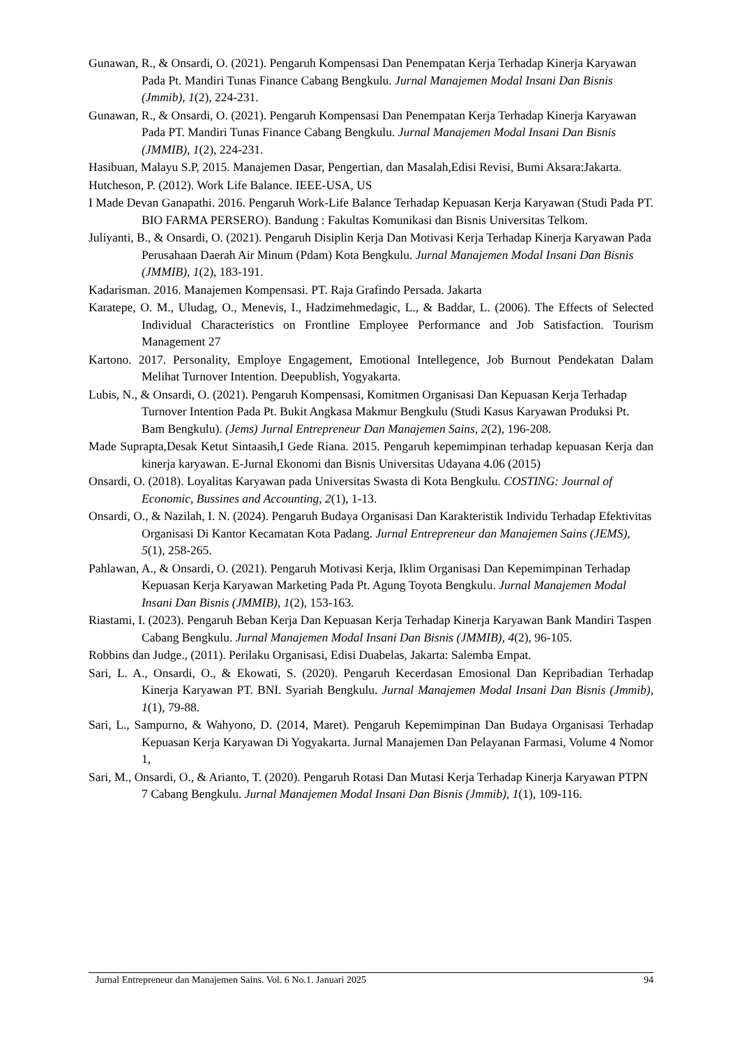Gunawan, R., & Onsardi, O. (2021). Pengaruh Kompensasi Dan Penempatan Kerja Terhadap Kinerja Karyawan Pada Pt. Mandiri Tunas Finance Cabang Bengkulu. Jurnal Manajemen Modal Insani Dan Bisnis (Jmmib), 1(2), 224-231.
Gunawan, R., & Onsardi, O. (2021). Pengaruh Kompensasi Dan Penempatan Kerja Terhadap Kinerja Karyawan Pada PT. Mandiri Tunas Finance Cabang Bengkulu. Jurnal Manajemen Modal Insani Dan Bisnis (JMMIB), 1(2), 224-231.
Hasibuan, Malayu S.P, 2015. Manajemen Dasar, Pengertian, dan Masalah,Edisi Revisi, Bumi Aksara:Jakarta.
Hutcheson, P. (2012). Work Life Balance. IEEE-USA, US
I Made Devan Ganapathi. 2016. Pengaruh Work-Life Balance Terhadap Kepuasan Kerja Karyawan (Studi Pada PT. BIO FARMA PERSERO). Bandung : Fakultas Komunikasi dan Bisnis Universitas Telkom.
Juliyanti, B., & Onsardi, O. (2021). Pengaruh Disiplin Kerja Dan Motivasi Kerja Terhadap Kinerja Karyawan Pada Perusahaan Daerah Air Minum (Pdam) Kota Bengkulu. Jurnal Manajemen Modal Insani Dan Bisnis (JMMIB), 1(2), 183-191.
Kadarisman. 2016. Manajemen Kompensasi. PT. Raja Grafindo Persada. Jakarta
Karatepe, O. M., Uludag, O., Menevis, I., Hadzimehmedagic, L., & Baddar, L. (2006). The Effects of Selected Individual Characteristics on Frontline Employee Performance and Job Satisfaction. Tourism Management 27
Kartono. 2017. Personality, Employe Engagement, Emotional Intellegence, Job Burnout Pendekatan Dalam Melihat Turnover Intention. Deepublish, Yogyakarta.
Lubis, N., & Onsardi, O. (2021). Pengaruh Kompensasi, Komitmen Organisasi Dan Kepuasan Kerja Terhadap Turnover Intention Pada Pt. Bukit Angkasa Makmur Bengkulu (Studi Kasus Karyawan Produksi Pt. Bam Bengkulu). (Jems) Jurnal Entrepreneur Dan Manajemen Sains, 2(2), 196-208.
Made Suprapta,Desak Ketut Sintaasih,I Gede Riana. 2015. Pengaruh kepemimpinan terhadap kepuasan Kerja dan kinerja karyawan. E-Jurnal Ekonomi dan Bisnis Universitas Udayana 4.06 (2015)
Onsardi, O. (2018). Loyalitas Karyawan pada Universitas Swasta di Kota Bengkulu. COSTING: Journal of Economic, Bussines and Accounting, 2(1), 1-13.
Onsardi, O., & Nazilah, I. N. (2024). Pengaruh Budaya Organisasi Dan Karakteristik Individu Terhadap Efektivitas Organisasi Di Kantor Kecamatan Kota Padang. Jurnal Entrepreneur dan Manajemen Sains (JEMS), 5(1), 258-265.
Pahlawan, A., & Onsardi, O. (2021). Pengaruh Motivasi Kerja, Iklim Organisasi Dan Kepemimpinan Terhadap Kepuasan Kerja Karyawan Marketing Pada Pt. Agung Toyota Bengkulu. Jurnal Manajemen Modal Insani Dan Bisnis (JMMIB), 1(2), 153-163.
Riastami, I. (2023). Pengaruh Beban Kerja Dan Kepuasan Kerja Terhadap Kinerja Karyawan Bank Mandiri Taspen Cabang Bengkulu. Jurnal Manajemen Modal Insani Dan Bisnis (JMMIB), 4(2), 96-105.
Robbins dan Judge., (2011). Perilaku Organisasi, Edisi Duabelas, Jakarta: Salemba Empat.
Sari, L. A., Onsardi, O., & Ekowati, S. (2020). Pengaruh Kecerdasan Emosional Dan Kepribadian Terhadap Kinerja Karyawan PT. BNI. Syariah Bengkulu. Jurnal Manajemen Modal Insani Dan Bisnis (Jmmib), 1(1), 79-88.
Sari, L., Sampurno, & Wahyono, D. (2014, Maret). Pengaruh Kepemimpinan Dan Budaya Organisasi Terhadap Kepuasan Kerja Karyawan Di Yogyakarta. Jurnal Manajemen Dan Pelayanan Farmasi, Volume 4 Nomor 1,
Sari, M., Onsardi, O., & Arianto, T. (2020). Pengaruh Rotasi Dan Mutasi Kerja Terhadap Kinerja Karyawan PTPN 7 Cabang Bengkulu. Jurnal Manajemen Modal Insani Dan Bisnis (Jmmib), 1(1), 109-116.
Jurnal Entrepreneur dan Manajemen Sains. Vol. 6 No.1. Januari 2025 94